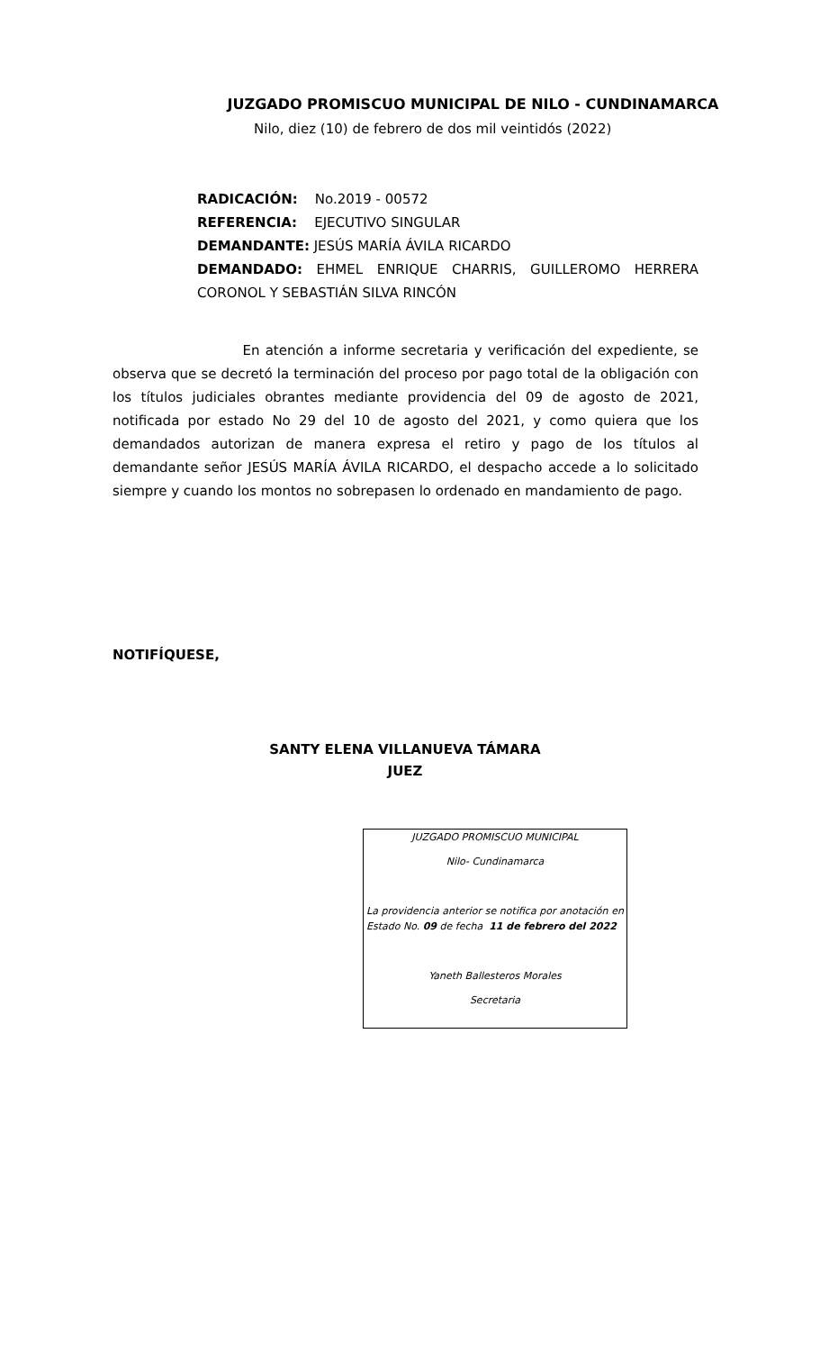JUZGADO PROMISCUO MUNICIPAL DE NILO - CUNDINAMARCA
Nilo, diez (10) de febrero de dos mil veintidós (2022)
RADICACIÓN: No.2019 - 00572
REFERENCIA: EJECUTIVO SINGULAR
DEMANDANTE: JESÚS MARÍA ÁVILA RICARDO
DEMANDADO: EHMEL ENRIQUE CHARRIS, GUILLEROMO HERRERA CORONOL Y SEBASTIÁN SILVA RINCÓN
En atención a informe secretaria y verificación del expediente, se observa que se decretó la terminación del proceso por pago total de la obligación con los títulos judiciales obrantes mediante providencia del 09 de agosto de 2021, notificada por estado No 29 del 10 de agosto del 2021, y como quiera que los demandados autorizan de manera expresa el retiro y pago de los títulos al demandante señor JESÚS MARÍA ÁVILA RICARDO, el despacho accede a lo solicitado siempre y cuando los montos no sobrepasen lo ordenado en mandamiento de pago.
NOTIFÍQUESE,
SANTY ELENA VILLANUEVA TÁMARA
JUEZ
JUZGADO PROMISCUO MUNICIPAL
Nilo- Cundinamarca
La providencia anterior se notifica por anotación en Estado No. 09 de fecha 11 de febrero del 2022
Yaneth Ballesteros Morales
Secretaria